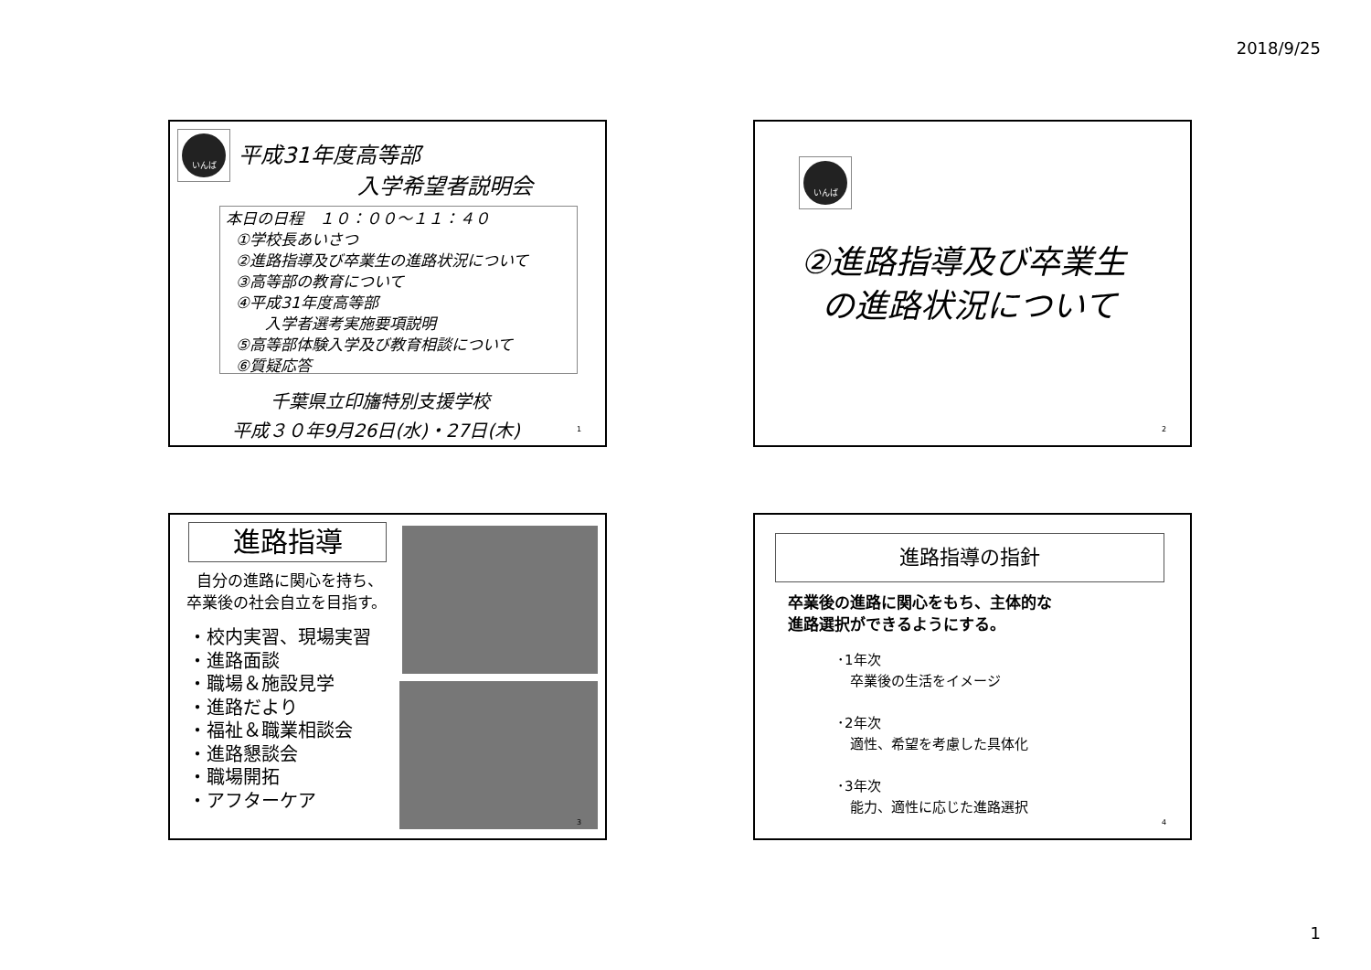2018/9/25
いんば
平成31年度高等部
入学希望者説明会
本日の日程　１０：００～１１：４０
①学校長あいさつ
②進路指導及び卒業生の進路状況について
③高等部の教育について
④平成31年度高等部
入学者選考実施要項説明
⑤高等部体験入学及び教育相談について
⑥質疑応答
千葉県立印旛特別支援学校
平成３０年9月26日(水)・27日(木) 1
いんば
②進路指導及び卒業生
の進路状況について
2
進路指導
自分の進路に関心を持ち、
卒業後の社会自立を目指す。
・校内実習、現場実習
・進路面談
・職場＆施設見学
・進路だより
・福祉＆職業相談会
・進路懇談会
・職場開拓
・アフターケア
3
進路指導の指針
卒業後の進路に関心をもち、主体的な
進路選択ができるようにする。
･1年次
卒業後の生活をイメージ
･2年次
適性、希望を考慮した具体化
･3年次
能力、適性に応じた進路選択
4
1